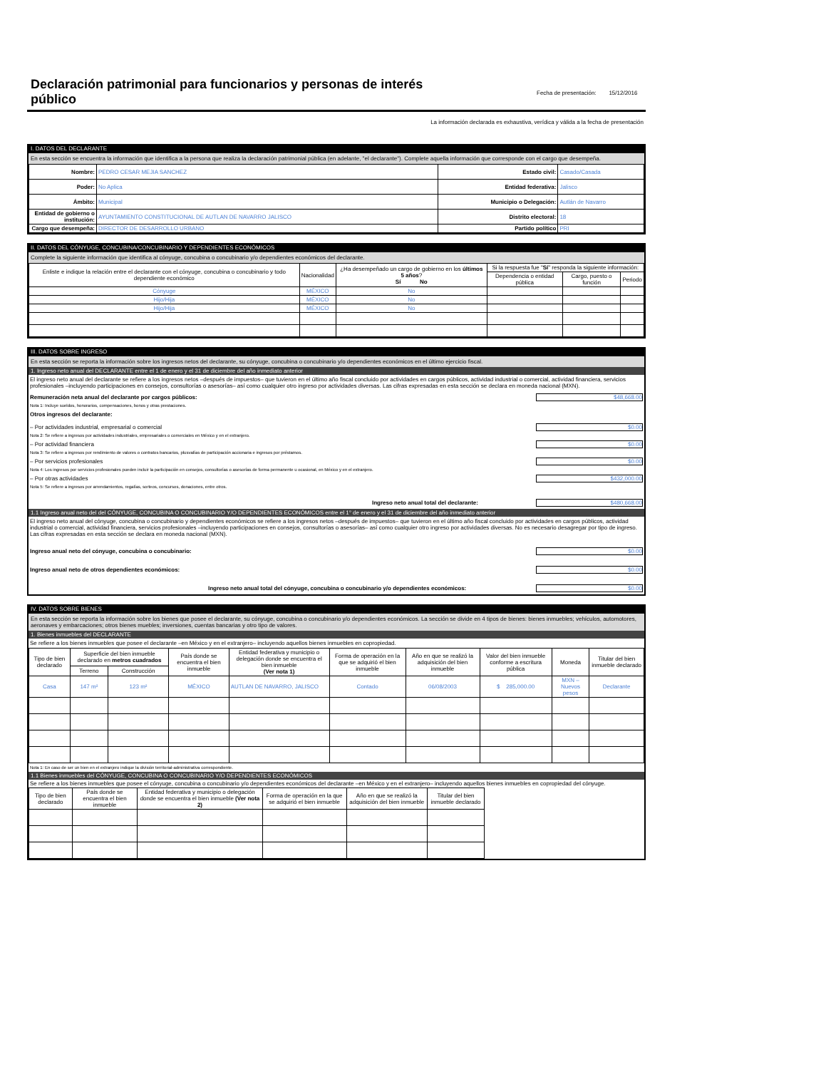Declaración patrimonial para funcionarios y personas de interés público
Fecha de presentación: 15/12/2016
La información declarada es exhaustiva, verídica y válida a la fecha de presentación
I. DATOS DEL DECLARANTE
En esta sección se encuentra la información que identifica a la persona que realiza la declaración patrimonial pública (en adelante, "el declarante"). Complete aquella información que corresponde con el cargo que desempeña.
| Nombre: | PEDRO CESAR MEJIA SANCHEZ | Estado civil: | Casado/Casada |
| Poder: | No Aplica | Entidad federativa: | Jalisco |
| Ámbito: | Municipal | Municipio o Delegación: | Autlán de Navarro |
| Entidad de gobierno o institución: | AYUNTAMIENTO CONSTITUCIONAL DE AUTLAN DE NAVARRO JALISCO | Distrito electoral: | 18 |
| Cargo que desempeña: | DIRECTOR DE DESARROLLO URBANO | Partido político | PRI |
II. DATOS DEL CÓNYUGE, CONCUBINA/CONCUBINARIO Y DEPENDIENTES ECONÓMICOS
Complete la siguiente información que identifica al cónyuge, concubina o concubinario y/o dependientes económicos del declarante.
| Enliste e indique la relación entre el declarante con el cónyuge, concubina o concubinario y todo dependiente económico | Nacionalidad | ¿Ha desempeñado un cargo de gobierno en los últimos 5 años ? Sí No | Si la respuesta fue " Sí " responda la siguiente información: | | |
| --- | --- | --- | --- | --- | --- |
| | | | Dependencia o entidad pública | Cargo, puesto o función | Periodo |
| Cónyuge | MÉXICO | No | | | |
| Hijo/Hija | MÉXICO | No | | | |
| Hijo/Hija | MÉXICO | No | | | |
III. DATOS SOBRE INGRESO
En esta sección se reporta la información sobre los ingresos netos del declarante, su cónyuge, concubina o concubinario y/o dependientes económicos en el último ejercicio fiscal.
1. Ingreso neto anual del DECLARANTE entre el 1 de enero y el 31 de diciembre del año inmediato anterior
El ingreso neto anual del declarante se refiere a los ingresos netos –después de impuestos– que tuvieron en el último año fiscal concluido por actividades en cargos públicos, actividad industrial o comercial, actividad financiera, servicios profesionales –incluyendo participaciones en consejos, consultorías o asesorías– así como cualquier otro ingreso por actividades diversas. Las cifras expresadas en esta sección se declara en moneda nacional (MXN).
Remuneración neta anual del declarante por cargos públicos: $48,668.00
Nota 1: Incluye sueldos, honorarios, compensaciones, bonos y otras prestaciones.
Otros ingresos del declarante:
– Por actividades industrial, empresarial o comercial $0.00
Nota 2: Se refiere a ingresos por actividades industriales, empresariales o comerciales en México y en el extranjero.
– Por actividad financiera $0.00
Nota 3: Se refiere a ingresos por rendimiento de valores o contratos bancarios, plusvalías de participación accionaria e ingresos por préstamos.
– Por servicios profesionales $0.00
Nota 4: Los ingresos por servicios profesionales pueden incluir la participación en consejos, consultorías o asesorías de forma permanente u ocasional, en México y en el extranjero.
– Por otras actividades $432,000.00
Nota 5: Se refiere a ingresos por arrendamientos, regalías, sorteos, concursos, donaciones, entre otros.
Ingreso neto anual total del declarante: $480,668.00
1.1 Ingreso anual neto del del CÓNYUGE, CONCUBINA O CONCUBINARIO Y/O DEPENDIENTES ECONÓMICOS entre el 1° de enero y el 31 de diciembre del año inmediato anterior
El ingreso neto anual del cónyuge, concubina o concubinario y dependientes económicos se refiere a los ingresos netos –después de impuestos– que tuvieron en el último año fiscal concluido por actividades en cargos públicos, actividad industrial o comercial, actividad financiera, servicios profesionales –incluyendo participaciones en consejos, consultorías o asesorías– así como cualquier otro ingreso por actividades diversas. No es necesario desagregar por tipo de ingreso. Las cifras expresadas en esta sección se declara en moneda nacional (MXN).
Ingreso anual neto del cónyuge, concubina o concubinario: $0.00
Ingreso anual neto de otros dependientes económicos: $0.00
Ingreso neto anual total del cónyuge, concubina o concubinario y/o dependientes económicos: $0.00
IV. DATOS SOBRE BIENES
En esta sección se reporta la información sobre los bienes que posee el declarante, su cónyuge, concubina o concubinario y/o dependientes económicos. La sección se divide en 4 tipos de bienes: bienes inmuebles; vehículos, automotores, aeronaves y embarcaciones; otros bienes muebles; inversiones, cuentas bancarias y otro tipo de valores.
1. Bienes inmuebles del DECLARANTE
Se refiere a los bienes inmuebles que posee el declarante –en México y en el extranjero– incluyendo aquellos bienes inmuebles en copropiedad.
| Tipo de bien declarado | Superficie del bien inmueble declarado en metros cuadrados | | País donde se encuentra el bien inmueble | Entidad federativa y municipio o delegación donde se encuentra el bien inmueble (Ver nota 1) | Forma de operación en la que se adquirió el bien inmueble | Año en que se realizó la adquisición del bien inmueble | Valor del bien inmueble conforme a escritura pública | Moneda | Titular del bien inmueble declarado |
| --- | --- | --- | --- | --- | --- | --- | --- | --- | --- |
| | Terreno | Construcción | | | | | | | |
| Casa | 147 m² | 123 m² | MÉXICO | AUTLAN DE NAVARRO, JALISCO | Contado | 06/08/2003 | $ 285,000.00 | MXN – Nuevos pesos | Declarante |
Nota 1: En caso de ser un bien en el extranjero indique la división territorial-administrativa correspondiente.
1.1 Bienes inmuebles del CÓNYUGE, CONCUBINA O CONCUBINARIO Y/O DEPENDIENTES ECONÓMICOS
Se refiere a los bienes inmuebles que posee el cónyuge, concubina o concubinario y/o dependientes económicos del declarante –en México y en el extranjero– incluyendo aquellos bienes inmuebles en copropiedad del cónyuge.
| Tipo de bien declarado | País donde se encuentra el bien inmueble | Entidad federativa y municipio o delegación donde se encuentra el bien inmueble (Ver nota 2) | Forma de operación en la que se adquirió el bien inmueble | Año en que se realizó la adquisición del bien inmueble | Titular del bien inmueble declarado |
| --- | --- | --- | --- | --- | --- |